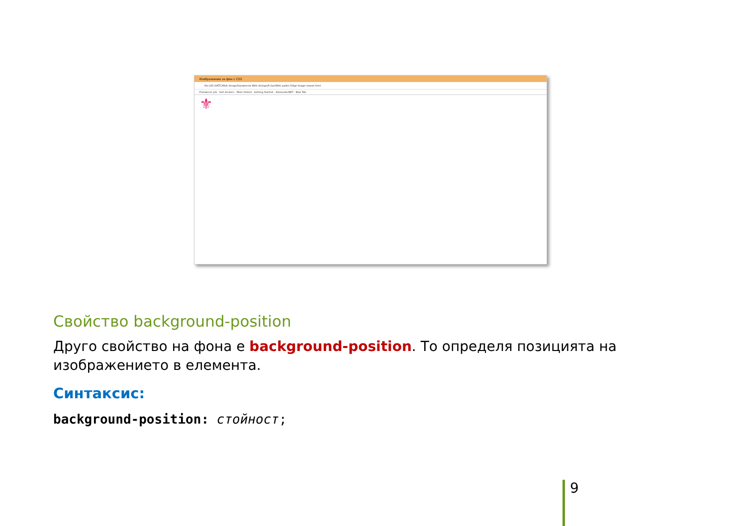Изображение за фон с CSS
file:///D:/UKTC/Web design/Uprajnenia Web deisign/6-Upr/Web pades-5/bgr-image-repeat.html
Freelancer job · Sell stickers · Most Visited · Getting Started · Zamunda.NET · New Tab
⚜
Свойство background-position
Друго свойство на фона е background-position. То определя позицията на изображението в елемента.
Синтаксис:
background-position: стойност;
9